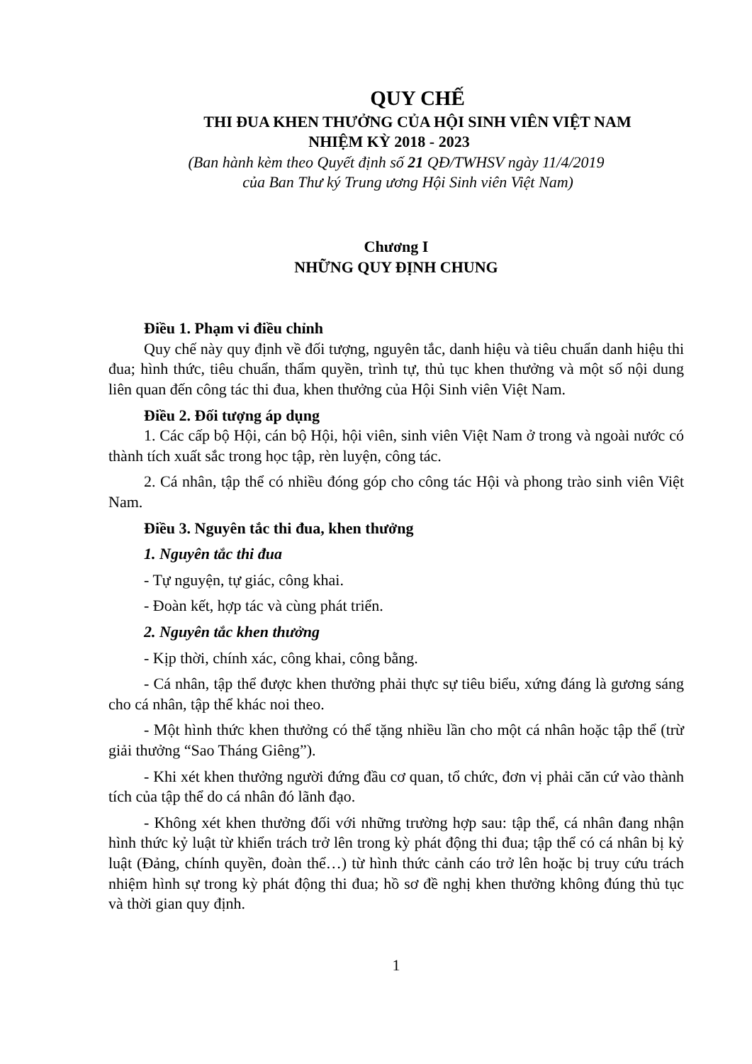QUY CHẾ
THI ĐUA KHEN THƯỞNG CỦA HỘI SINH VIÊN VIỆT NAM
NHIỆM KỲ 2018 - 2023
(Ban hành kèm theo Quyết định số 21 QĐ/TWHSV ngày 11/4/2019
của Ban Thư ký Trung ương Hội Sinh viên Việt Nam)
Chương I
NHỮNG QUY ĐỊNH CHUNG
Điều 1. Phạm vi điều chỉnh
Quy chế này quy định về đối tượng, nguyên tắc, danh hiệu và tiêu chuẩn danh hiệu thi đua; hình thức, tiêu chuẩn, thẩm quyền, trình tự, thủ tục khen thưởng và một số nội dung liên quan đến công tác thi đua, khen thưởng của Hội Sinh viên Việt Nam.
Điều 2. Đối tượng áp dụng
1. Các cấp bộ Hội, cán bộ Hội, hội viên, sinh viên Việt Nam ở trong và ngoài nước có thành tích xuất sắc trong học tập, rèn luyện, công tác.
2. Cá nhân, tập thể có nhiều đóng góp cho công tác Hội và phong trào sinh viên Việt Nam.
Điều 3. Nguyên tắc thi đua, khen thưởng
1. Nguyên tắc thi đua
- Tự nguyện, tự giác, công khai.
- Đoàn kết, hợp tác và cùng phát triển.
2. Nguyên tắc khen thưởng
- Kịp thời, chính xác, công khai, công bằng.
- Cá nhân, tập thể được khen thưởng phải thực sự tiêu biểu, xứng đáng là gương sáng cho cá nhân, tập thể khác noi theo.
- Một hình thức khen thưởng có thể tặng nhiều lần cho một cá nhân hoặc tập thể (trừ giải thưởng “Sao Tháng Giêng”).
- Khi xét khen thưởng người đứng đầu cơ quan, tổ chức, đơn vị phải căn cứ vào thành tích của tập thể do cá nhân đó lãnh đạo.
- Không xét khen thưởng đối với những trường hợp sau: tập thể, cá nhân đang nhận hình thức kỷ luật từ khiển trách trở lên trong kỳ phát động thi đua; tập thể có cá nhân bị kỷ luật (Đảng, chính quyền, đoàn thể…) từ hình thức cảnh cáo trở lên hoặc bị truy cứu trách nhiệm hình sự trong kỳ phát động thi đua; hồ sơ đề nghị khen thưởng không đúng thủ tục và thời gian quy định.
1